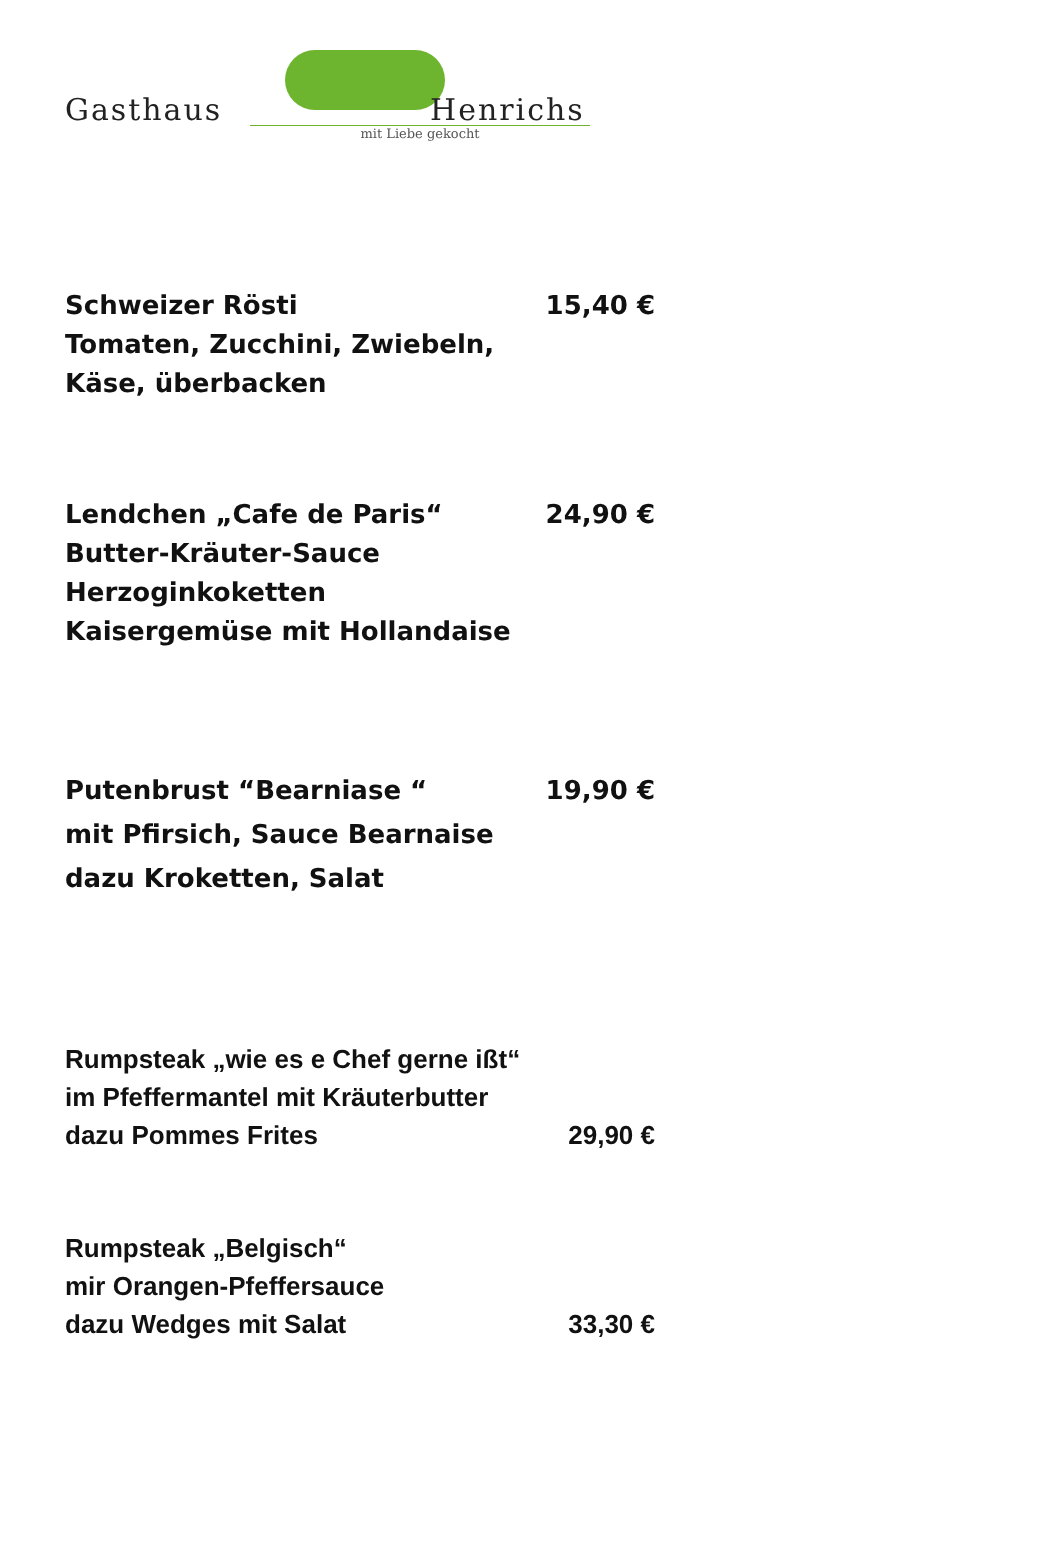Gasthaus Henrichs
mit Liebe gekocht
Schweizer Rösti 15,40 €
Tomaten, Zucchini, Zwiebeln,
Käse, überbacken
Lendchen „Cafe de Paris“24,90 €
Butter-Kräuter-Sauce
Herzoginkoketten
Kaisergemüse mit Hollandaise
Putenbrust “Bearniase “19,90 €
mit Pfirsich, Sauce Bearnaise
dazu Kroketten, Salat
Rumpsteak „wie es e Chef gerne ißt“
im Pfeffermantel mit Kräuterbutter
dazu Pommes Frites 29,90 €
Rumpsteak „Belgisch“
mir Orangen-Pfeffersauce
dazu Wedges mit Salat 33,30 €